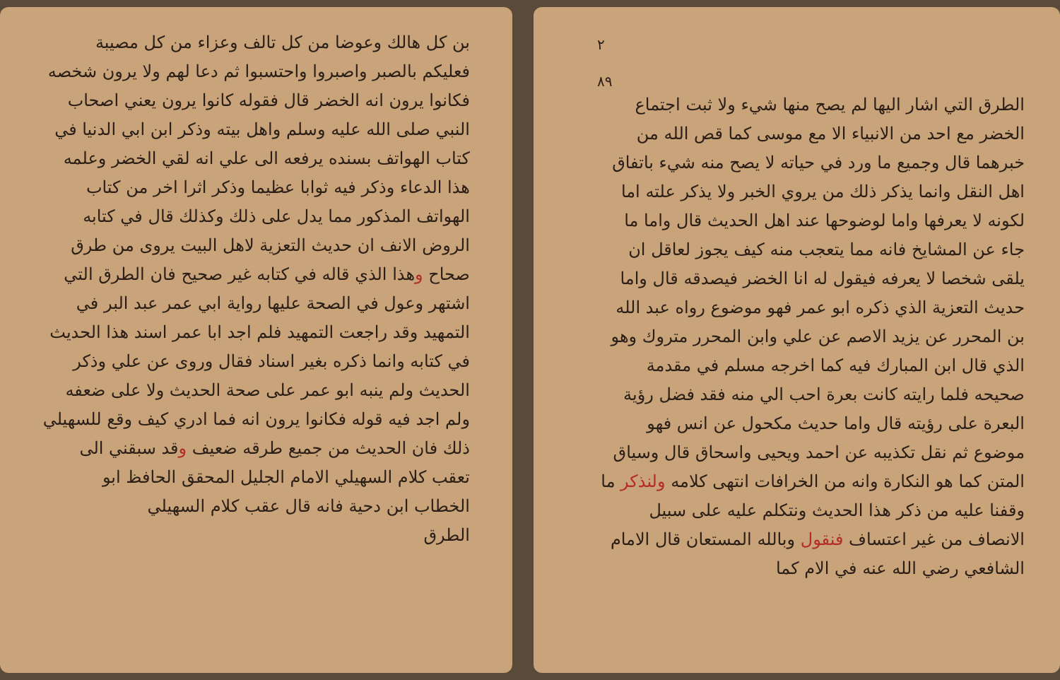بن كل هالك وعوضا من كل تالف وعزاء من كل مصيبة فعليكم بالصبر واصبروا واحتسبوا ثم دعا لهم ولا يرون شخصه فكانوا يرون انه الخضر قال فقوله كانوا يرون يعني اصحاب النبي صلى الله عليه وسلم واهل بيته وذكر ابن ابي الدنيا في كتاب الهواتف بسنده يرفعه الى علي انه لقي الخضر وعلمه هذا الدعاء وذكر فيه ثوابا عظيما وذكر اثرا اخر من كتاب الهواتف المذكور مما يدل على ذلك وكذلك قال في كتابه الروض الانف ان حديث التعزية لاهل البيت يروى من طرق صحاح وهذا الذي قاله في كتابه غير صحيح فان الطرق التي اشتهر وعول في الصحة عليها رواية ابي عمر عبد البر في التمهيد وقد راجعت التمهيد فلم اجد ابا عمر اسند هذا الحديث في كتابه وانما ذكره بغير اسناد فقال وروى عن علي وذكر الحديث ولم ينبه ابو عمر على صحة الحديث ولا على ضعفه ولم اجد فيه قوله فكانوا يرون انه فما ادري كيف وقع للسهيلي ذلك فان الحديث من جميع طرقه ضعيف وقد سبقني الى تعقب كلام السهيلي الامام الجليل المحقق الحافظ ابو الخطاب ابن دحية فانه قال عقب كلام السهيلي
الطرق
٢
٨٩
الطرق التي اشار اليها لم يصح منها شيء ولا ثبت اجتماع الخضر مع احد من الانبياء الا مع موسى كما قص الله من خبرهما قال وجميع ما ورد في حياته لا يصح منه شيء باتفاق اهل النقل وانما يذكر ذلك من يروي الخبر ولا يذكر علته اما لكونه لا يعرفها واما لوضوحها عند اهل الحديث قال واما ما جاء عن المشايخ فانه مما يتعجب منه كيف يجوز لعاقل ان يلقى شخصا لا يعرفه فيقول له انا الخضر فيصدقه قال واما حديث التعزية الذي ذكره ابو عمر فهو موضوع رواه عبد الله بن المحرر عن يزيد الاصم عن علي وابن المحرر متروك وهو الذي قال ابن المبارك فيه كما اخرجه مسلم في مقدمة صحيحه فلما رايته كانت بعرة احب الي منه فقد فضل رؤية البعرة على رؤيته قال واما حديث مكحول عن انس فهو موضوع ثم نقل تكذيبه عن احمد ويحيى واسحاق قال وسياق المتن كما هو النكارة وانه من الخرافات انتهى كلامه ولنذكر ما وقفنا عليه من ذكر هذا الحديث ونتكلم عليه على سبيل الانصاف من غير اعتساف فنقول وبالله المستعان قال الامام الشافعي رضي الله عنه في الام كما